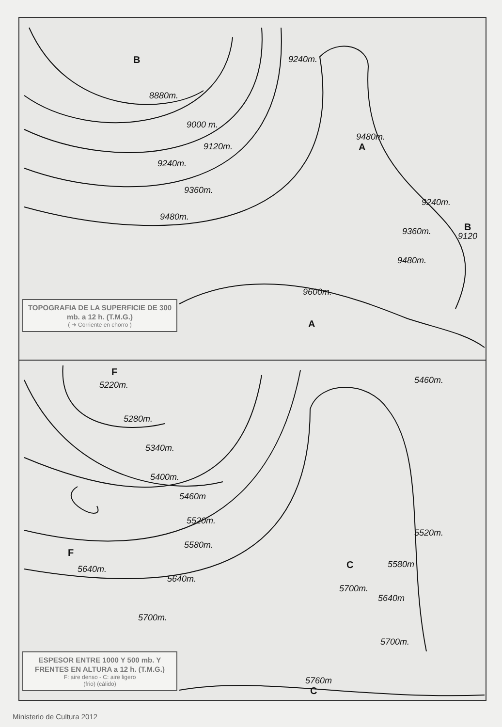B 9240m.
8880m.
9000 m.
9120m.
9240m.
9360m.
9480m.
9480m.
A
9240m.
9360m. B
9120
9480m.
9600m.
A
TOPOGRAFIA DE LA SUPERFICIE DE 300 mb. a 12 h. (T.M.G.)
( ➜ Corriente en chorro )
F
5220m.
5280m.
5340m.
5400m.
5460m
5520m.
5580m.
F
5640m.
5640m.
5700m.
5460m.
5520m.
5580m
C
5700m.
5640m
5700m.
5760m
C
ESPESOR ENTRE 1000 Y 500 mb. Y FRENTES EN ALTURA a 12 h. (T.M.G.)
F: aire denso - C: aire ligero
(frio) (cálido)
Ministerio de Cultura 2012